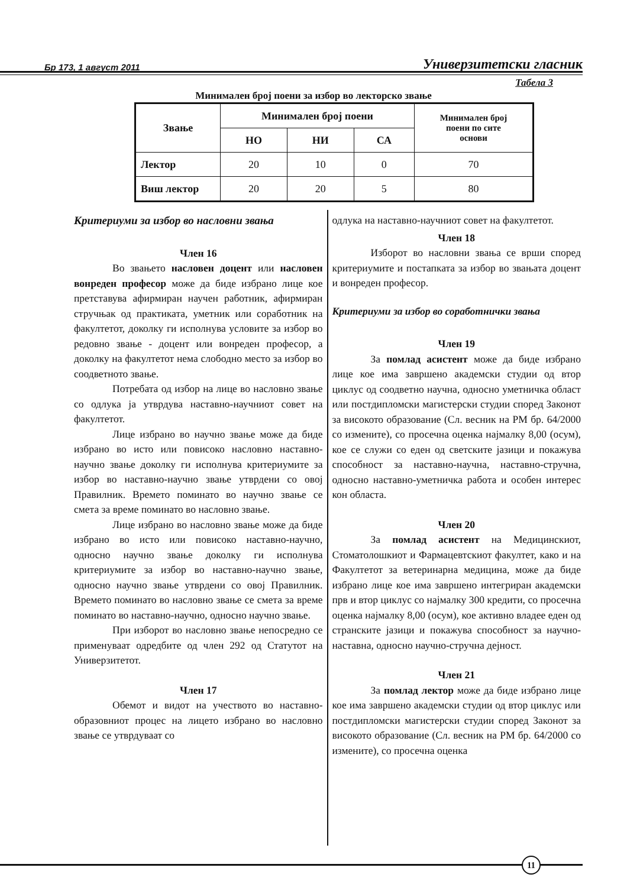Бр 173, 1 август 2011 Универзитетски гласник
Табела 3
Минимален број поени за избор во лекторско звање
| Звање | Минимален број поени | | | Минимален број поени по сите основи |
| --- | --- | --- | --- | --- |
| | НО | НИ | СА | |
| Лектор | 20 | 10 | 0 | 70 |
| Виш лектор | 20 | 20 | 5 | 80 |
Критериуми за избор во насловни звања
Член 16
Во звањето насловен доцент или насловен вонреден професор може да биде избрано лице кое претставува афирмиран научен работник, афирмиран стручњак од практиката, уметник или соработник на факултетот, доколку ги исполнува условите за избор во редовно звање - доцент или вонреден професор, а доколку на факултетот нема слободно место за избор во соодветното звање.
Потребата од избор на лице во насловно звање со одлука ја утврдува наставно-научниот совет на факултетот.
Лице избрано во научно звање може да биде избрано во исто или повисоко насловно наставно-научно звање доколку ги исполнува критериумите за избор во наставно-научно звање утврдени со овој Правилник. Времето поминато во научно звање се смета за време поминато во насловно звање.
Лице избрано во насловно звање може да биде избрано во исто или повисоко наставно-научно, односно научно звање доколку ги исполнува критериумите за избор во наставно-научно звање, односно научно звање утврдени со овој Правилник. Времето поминато во насловно звање се смета за време поминато во наставно-научно, односно научно звање.
При изборот во насловно звање непосредно се применуваат одредбите од член 292 од Статутот на Универзитетот.
Член 17
Обемот и видот на учеството во наставно-образовниот процес на лицето избрано во насловно звање се утврдуваат со
одлука на наставно-научниот совет на факултетот.
Член 18
Изборот во насловни звања се врши според критериумите и постапката за избор во звањата доцент и вонреден професор.
Критериуми за избор во соработнички звања
Член 19
За помлад асистент може да биде избрано лице кое има завршено академски студии од втор циклус од соодветно научна, односно уметничка област или постдипломски магистерски студии според Законот за високото образование (Сл. весник на РМ бр. 64/2000 со измените), со просечна оценка најмалку 8,00 (осум), кое се служи со еден од светските јазици и покажува способност за наставно-научна, наставно-стручна, односно наставно-уметничка работа и особен интерес кон областа.
Член 20
За помлад асистент на Медицинскиот, Стоматолошкиот и Фармацевтскиот факултет, како и на Факултетот за ветеринарна медицина, може да биде избрано лице кое има завршено интегриран академски прв и втор циклус со најмалку 300 кредити, со просечна оценка најмалку 8,00 (осум), кое активно владее еден од странските јазици и покажува способност за научно-наставна, односно научно-стручна дејност.
Член 21
За помлад лектор може да биде избрано лице кое има завршено академски студии од втор циклус или постдипломски магистерски студии според Законот за високото образование (Сл. весник на РМ бр. 64/2000 со измените), со просечна оценка
11